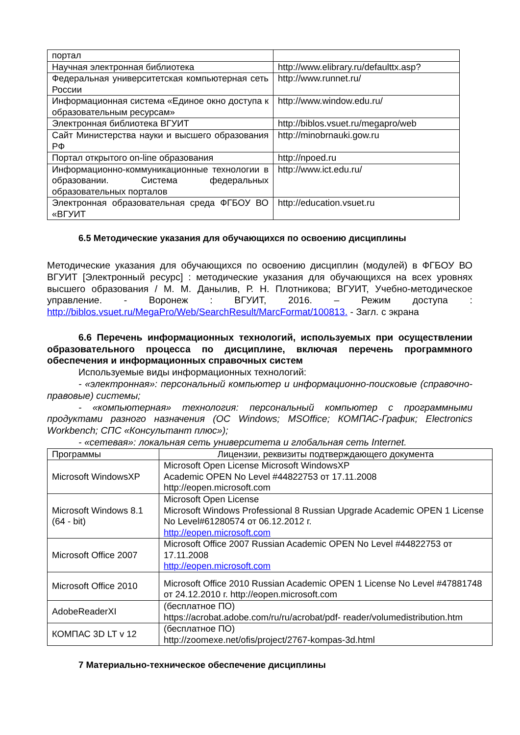| портал | |
| Научная электронная библиотека | http://www.elibrary.ru/defaulttx.asp? |
| Федеральная университетская компьютерная сеть России | http://www.runnet.ru/ |
| Информационная система «Единое окно доступа к образовательным ресурсам» | http://www.window.edu.ru/ |
| Электронная библиотека ВГУИТ | http://biblos.vsuet.ru/megapro/web |
| Сайт Министерства науки и высшего образования РФ | http://minobrnauki.gow.ru |
| Портал открытого on-line образования | http://npoed.ru |
| Информационно-коммуникационные технологии в образовании. Система федеральных образовательных порталов | http://www.ict.edu.ru/ |
| Электронная образовательная среда ФГБОУ ВО «ВГУИТ | http://education.vsuet.ru |
6.5 Методические указания для обучающихся по освоению дисциплины
Методические указания для обучающихся по освоению дисциплин (модулей) в ФГБОУ ВО ВГУИТ [Электронный ресурс] : методические указания для обучающихся на всех уровнях высшего образования / М. М. Данылив, Р. Н. Плотникова; ВГУИТ, Учебно-методическое управление. - Воронеж : ВГУИТ, 2016. – Режим доступа : http://biblos.vsuet.ru/MegaPro/Web/SearchResult/MarcFormat/100813. - Загл. с экрана
6.6 Перечень информационных технологий, используемых при осуществлении образовательного процесса по дисциплине, включая перечень программного обеспечения и информационных справочных систем
Используемые виды информационных технологий:
- «электронная»: персональный компьютер и информационно-поисковые (справочно-правовые) системы;
- «компьютерная» технология: персональный компьютер с программными продуктами разного назначения (ОС Windows; MSOffice; КОМПАС-График; Electronics Workbench; СПС «Консультант плюс»);
- «сетевая»: локальная сеть университета и глобальная сеть Internet.
| Программы | Лицензии, реквизиты подтверждающего документа |
| Microsoft WindowsXP | Microsoft Open License Microsoft WindowsXP Academic OPEN No Level #44822753 от 17.11.2008 http://eopen.microsoft.com |
| Microsoft Windows 8.1 (64 - bit) | Microsoft Open License Microsoft Windows Professional 8 Russian Upgrade Academic OPEN 1 License No Level#61280574 от 06.12.2012 г. http://eopen.microsoft.com |
| Microsoft Office 2007 | Microsoft Office 2007 Russian Academic OPEN No Level #44822753 от 17.11.2008 http://eopen.microsoft.com |
| Microsoft Office 2010 | Microsoft Office 2010 Russian Academic OPEN 1 License No Level #47881748 от 24.12.2010 г. http://eopen.microsoft.com |
| AdobeReaderXI | (бесплатное ПО) https://acrobat.adobe.com/ru/ru/acrobat/pdf- reader/volumedistribution.htm |
| КОМПАС 3D LT v 12 | (бесплатное ПО) http://zoomexe.net/ofis/project/2767-kompas-3d.html |
7 Материально-техническое обеспечение дисциплины